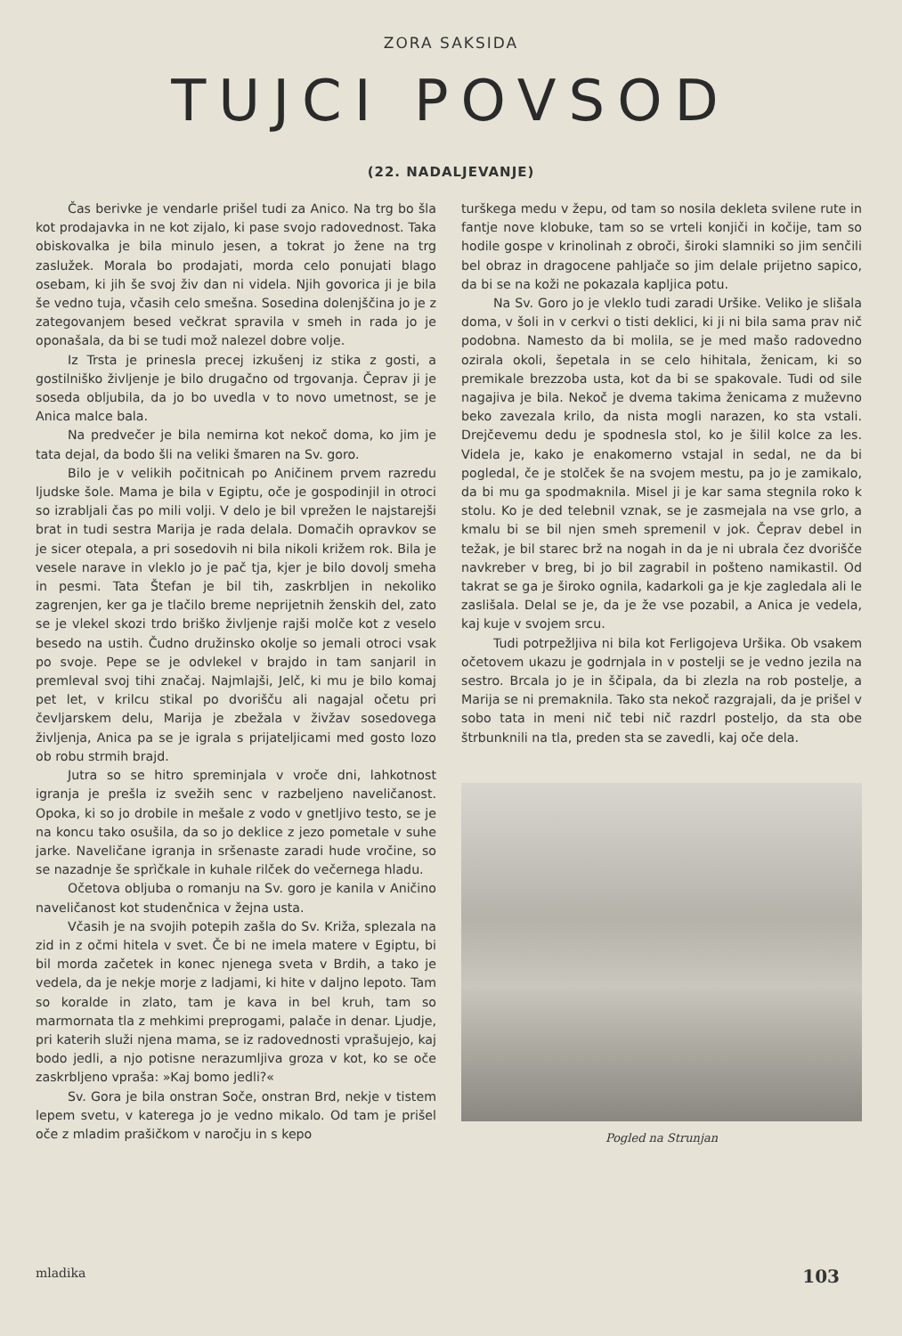ZORA SAKSIDA
TUJCI POVSOD
(22. NADALJEVANJE)
Čas berivke je vendarle prišel tudi za Anico. Na trg bo šla kot prodajavka in ne kot zijalo, ki pase svojo radovednost. Taka obiskovalka je bila minulo jesen, a tokrat jo žene na trg zaslužek. Morala bo prodajati, morda celo ponujati blago osebam, ki jih še svoj živ dan ni videla. Njih govorica ji je bila še vedno tuja, včasih celo smešna. Sosedina dolenjščina jo je z zategovanjem besed večkrat spravila v smeh in rada jo je oponašala, da bi se tudi mož nalezel dobre volje.
Iz Trsta je prinesla precej izkušenj iz stika z gosti, a gostilniško življenje je bilo drugačno od trgovanja. Čeprav ji je soseda obljubila, da jo bo uvedla v to novo umetnost, se je Anica malce bala.
Na predvečer je bila nemirna kot nekoč doma, ko jim je tata dejal, da bodo šli na veliki šmaren na Sv. goro.
Bilo je v velikih počitnicah po Aničinem prvem razredu ljudske šole. Mama je bila v Egiptu, oče je gospodinjil in otroci so izrabljali čas po mili volji. V delo je bil vprežen le najstarejši brat in tudi sestra Marija je rada delala. Domačih opravkov se je sicer otepala, a pri sosedovih ni bila nikoli križem rok. Bila je vesele narave in vleklo jo je pač tja, kjer je bilo dovolj smeha in pesmi. Tata Štefan je bil tih, zaskrbljen in nekoliko zagrenjen, ker ga je tlačilo breme neprijetnih ženskih del, zato se je vlekel skozi trdo briško življenje rajši molče kot z veselo besedo na ustih. Čudno družinsko okolje so jemali otroci vsak po svoje. Pepe se je odvlekel v brajdo in tam sanjaril in premleval svoj tihi značaj. Najmlajši, Jelč, ki mu je bilo komaj pet let, v krilcu stikal po dvorišču ali nagajal očetu pri čevljarskem delu, Marija je zbežala v živžav sosedovega življenja, Anica pa se je igrala s prijateljicami med gosto lozo ob robu strmih brajd.
Jutra so se hitro spreminjala v vroče dni, lahkotnost igranja je prešla iz svežih senc v razbeljeno naveličanost. Opoka, ki so jo drobile in mešale z vodo v gnetljivo testo, se je na koncu tako osušila, da so jo deklice z jezo pometale v suhe jarke. Naveličane igranja in sršenaste zaradi hude vročine, so se nazadnje še sprìčkale in kuhale rilček do večernega hladu.
Očetova obljuba o romanju na Sv. goro je kanila v Aničino naveličanost kot studenčnica v žejna usta.
Včasih je na svojih potepih zašla do Sv. Križa, splezala na zid in z očmi hitela v svet. Če bi ne imela matere v Egiptu, bi bil morda začetek in konec njenega sveta v Brdih, a tako je vedela, da je nekje morje z ladjami, ki hite v daljno lepoto. Tam so koralde in zlato, tam je kava in bel kruh, tam so marmornata tla z mehkimi preprogami, palače in denar. Ljudje, pri katerih služi njena mama, se iz radovednosti vprašujejo, kaj bodo jedli, a njo potisne nerazumljiva groza v kot, ko se oče zaskrbljeno vpraša: »Kaj bomo jedli?«
Sv. Gora je bila onstran Soče, onstran Brd, nekje v tistem lepem svetu, v katerega jo je vedno mikalo. Od tam je prišel oče z mladim prašičkom v naročju in s kepo
turškega medu v žepu, od tam so nosila dekleta svilene rute in fantje nove klobuke, tam so se vrteli konjiči in kočije, tam so hodile gospe v krinolinah z obroči, široki slamniki so jim senčili bel obraz in dragocene pahljače so jim delale prijetno sapico, da bi se na koži ne pokazala kapljica potu.
Na Sv. Goro jo je vleklo tudi zaradi Uršike. Veliko je slišala doma, v šoli in v cerkvi o tisti deklici, ki ji ni bila sama prav nič podobna. Namesto da bi molila, se je med mašo radovedno ozirala okoli, šepetala in se celo hihitala, ženicam, ki so premikale brezzoba usta, kot da bi se spakovale. Tudi od sile nagajiva je bila. Nekoč je dvema takima ženicama z muževno beko zavezala krilo, da nista mogli narazen, ko sta vstali. Drejčevemu dedu je spodnesla stol, ko je šilil kolce za les. Videla je, kako je enakomerno vstajal in sedal, ne da bi pogledal, če je stolček še na svojem mestu, pa jo je zamikalo, da bi mu ga spodmaknila. Misel ji je kar sama stegnila roko k stolu. Ko je ded telebnil vznak, se je zasmejala na vse grlo, a kmalu bi se bil njen smeh spremenil v jok. Čeprav debel in težak, je bil starec brž na nogah in da je ni ubrala čez dvorišče navkreber v breg, bi jo bil zagrabil in pošteno namikastil. Od takrat se ga je široko ognila, kadarkoli ga je kje zagledala ali le zaslišala. Delal se je, da je že vse pozabil, a Anica je vedela, kaj kuje v svojem srcu.
Tudi potrpežljiva ni bila kot Ferligojeva Uršika. Ob vsakem očetovem ukazu je godrnjala in v postelji se je vedno jezila na sestro. Brcala jo je in ščipala, da bi zlezla na rob postelje, a Marija se ni premaknila. Tako sta nekoč razgrajali, da je prišel v sobo tata in meni nič tebi nič razdrl posteljo, da sta obe štrbunknili na tla, preden sta se zavedli, kaj oče dela.
Pogled na Strunjan
mladika 103